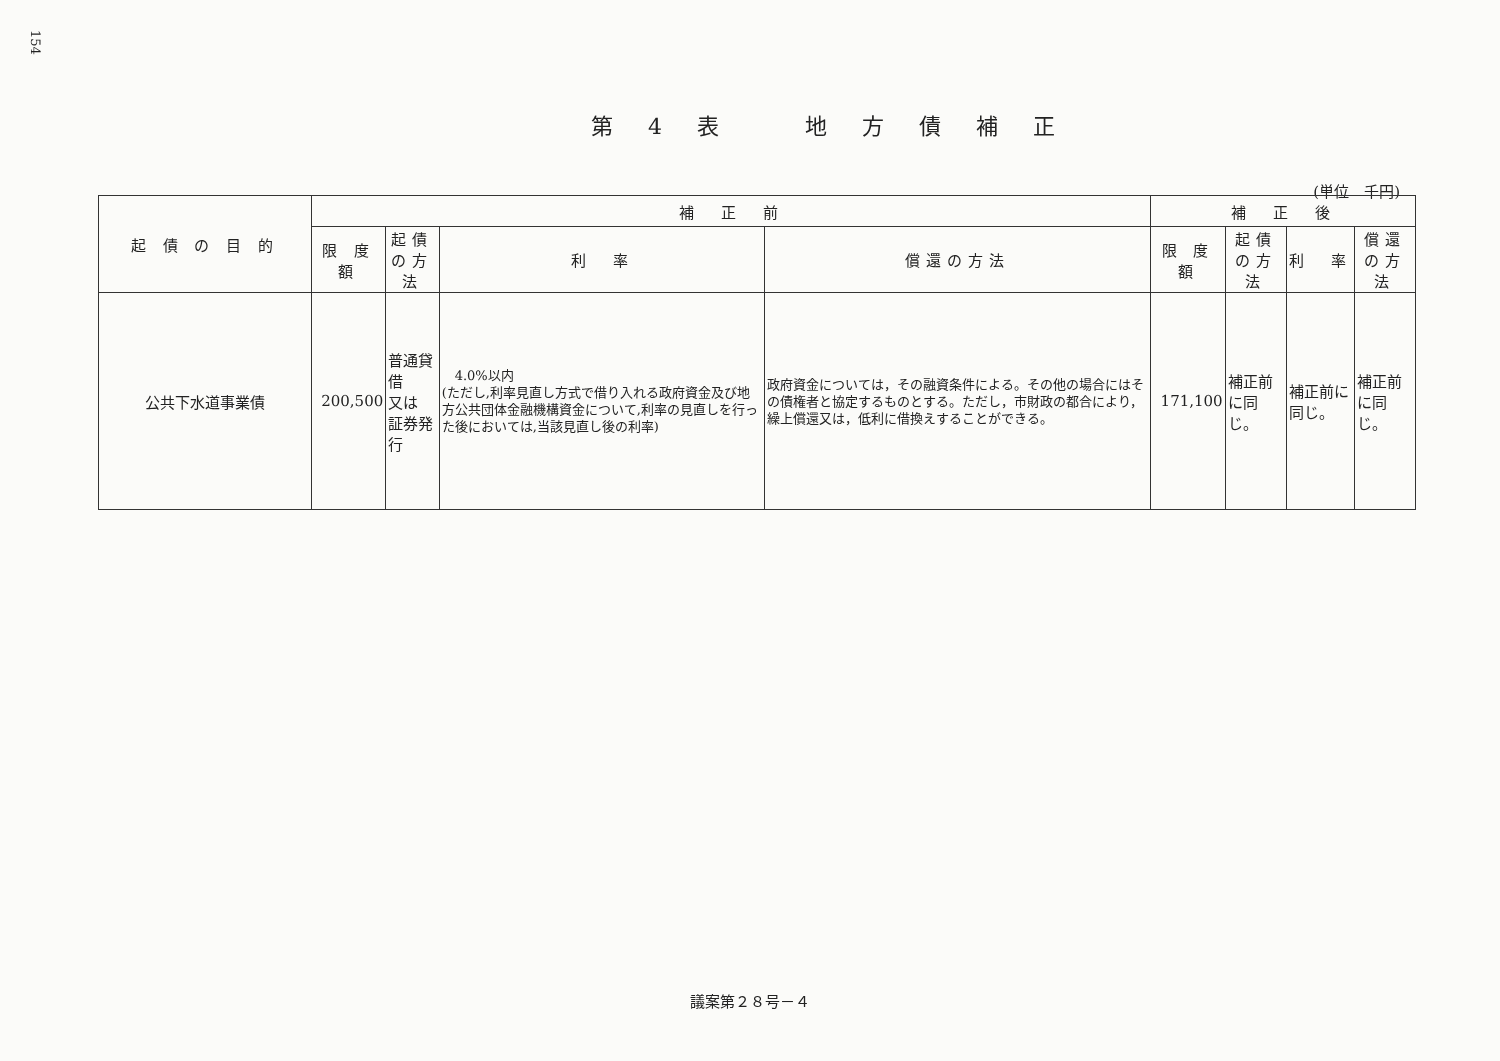154
第 4 表　　地 方 債 補 正
(単位　千円)
| 起 債 の 目 的 | 補 正 前 | | | | 補 正 後 | | | |
| --- | --- | --- | --- | --- | --- | --- | --- | --- |
| | 限 度 額 | 起債の方法 | 利 率 | 償還の方法 | 限 度 額 | 起債の方法 | 利 率 | 償還の方法 |
| 公共下水道事業債 | 200,500 | 普通貸借 又は 証券発行 | 4.0%以内 (ただし,利率見直し方式で借り入れる政府資金及び地方公共団体金融機構資金について,利率の見直しを行った後においては,当該見直し後の利率) | 政府資金については，その融資条件による。その他の場合にはその債権者と協定するものとする。ただし，市財政の都合により，繰上償還又は，低利に借換えすることができる。 | 171,100 | 補正前に同じ。 | 補正前に同じ。 | 補正前に同じ。 |
議案第２８号－４